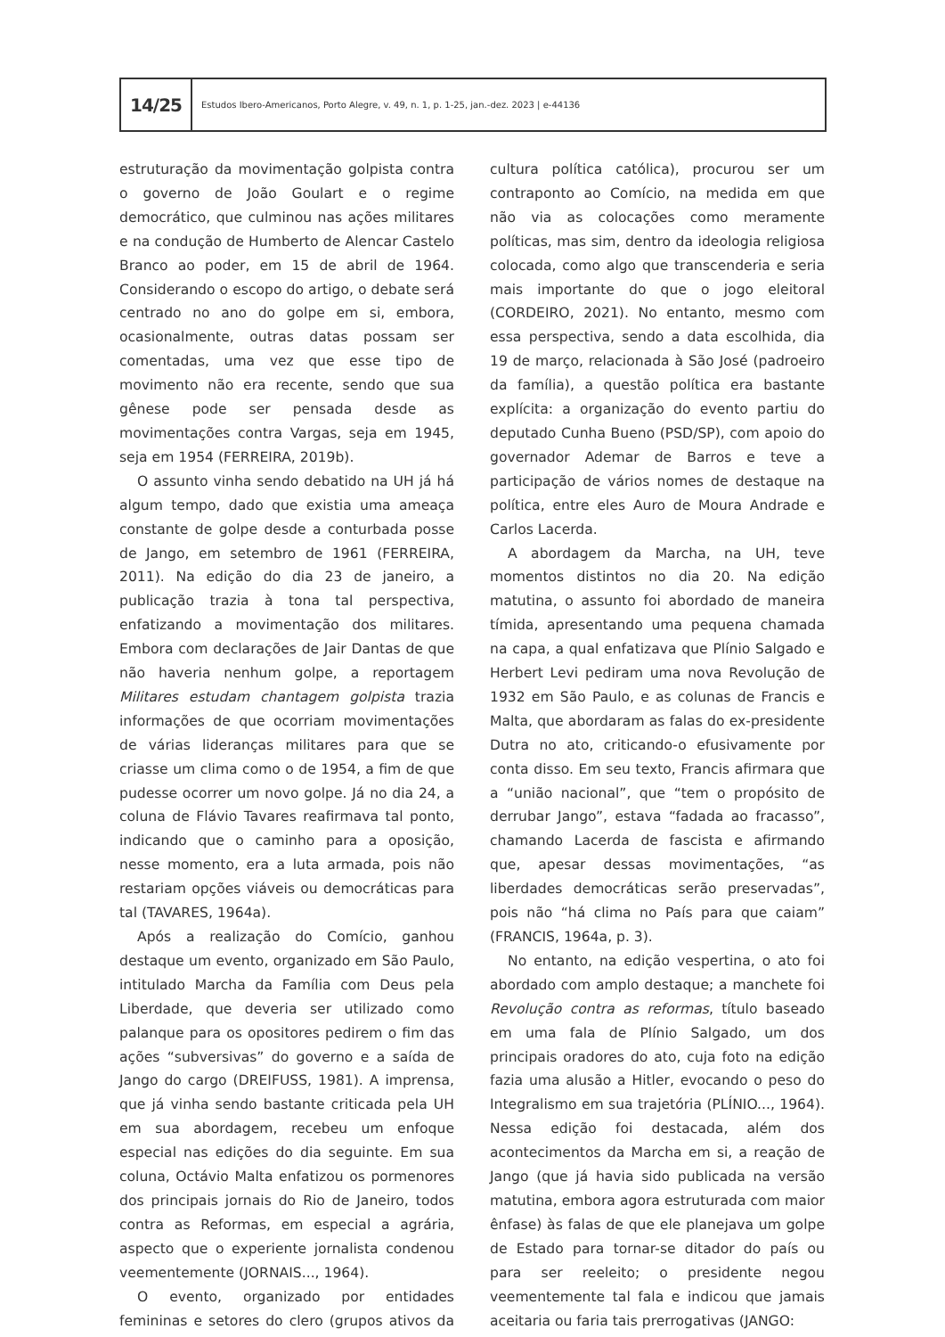14/25
Estudos Ibero-Americanos, Porto Alegre, v. 49, n. 1, p. 1-25, jan.-dez. 2023 | e-44136
estruturação da movimentação golpista contra o governo de João Goulart e o regime democrático, que culminou nas ações militares e na condução de Humberto de Alencar Castelo Branco ao poder, em 15 de abril de 1964. Considerando o escopo do artigo, o debate será centrado no ano do golpe em si, embora, ocasionalmente, outras datas possam ser comentadas, uma vez que esse tipo de movimento não era recente, sendo que sua gênese pode ser pensada desde as movimentações contra Vargas, seja em 1945, seja em 1954 (FERREIRA, 2019b).
O assunto vinha sendo debatido na UH já há algum tempo, dado que existia uma ameaça constante de golpe desde a conturbada posse de Jango, em setembro de 1961 (FERREIRA, 2011). Na edição do dia 23 de janeiro, a publicação trazia à tona tal perspectiva, enfatizando a movimentação dos militares. Embora com declarações de Jair Dantas de que não haveria nenhum golpe, a reportagem Militares estudam chantagem golpista trazia informações de que ocorriam movimentações de várias lideranças militares para que se criasse um clima como o de 1954, a fim de que pudesse ocorrer um novo golpe. Já no dia 24, a coluna de Flávio Tavares reafirmava tal ponto, indicando que o caminho para a oposição, nesse momento, era a luta armada, pois não restariam opções viáveis ou democráticas para tal (TAVARES, 1964a).
Após a realização do Comício, ganhou destaque um evento, organizado em São Paulo, intitulado Marcha da Família com Deus pela Liberdade, que deveria ser utilizado como palanque para os opositores pedirem o fim das ações “subversivas” do governo e a saída de Jango do cargo (DREIFUSS, 1981). A imprensa, que já vinha sendo bastante criticada pela UH em sua abordagem, recebeu um enfoque especial nas edições do dia seguinte. Em sua coluna, Octávio Malta enfatizou os pormenores dos principais jornais do Rio de Janeiro, todos contra as Reformas, em especial a agrária, aspecto que o experiente jornalista condenou veementemente (JORNAIS..., 1964).
O evento, organizado por entidades femininas e setores do clero (grupos ativos da cultura política católica), procurou ser um contraponto ao Comício, na medida em que não via as colocações como meramente políticas, mas sim, dentro da ideologia religiosa colocada, como algo que transcenderia e seria mais importante do que o jogo eleitoral (CORDEIRO, 2021). No entanto, mesmo com essa perspectiva, sendo a data escolhida, dia 19 de março, relacionada à São José (padroeiro da família), a questão política era bastante explícita: a organização do evento partiu do deputado Cunha Bueno (PSD/SP), com apoio do governador Ademar de Barros e teve a participação de vários nomes de destaque na política, entre eles Auro de Moura Andrade e Carlos Lacerda.
A abordagem da Marcha, na UH, teve momentos distintos no dia 20. Na edição matutina, o assunto foi abordado de maneira tímida, apresentando uma pequena chamada na capa, a qual enfatizava que Plínio Salgado e Herbert Levi pediram uma nova Revolução de 1932 em São Paulo, e as colunas de Francis e Malta, que abordaram as falas do ex-presidente Dutra no ato, criticando-o efusivamente por conta disso. Em seu texto, Francis afirmara que a “união nacional”, que “tem o propósito de derrubar Jango”, estava “fadada ao fracasso”, chamando Lacerda de fascista e afirmando que, apesar dessas movimentações, “as liberdades democráticas serão preservadas”, pois não “há clima no País para que caiam” (FRANCIS, 1964a, p. 3).
No entanto, na edição vespertina, o ato foi abordado com amplo destaque; a manchete foi Revolução contra as reformas, título baseado em uma fala de Plínio Salgado, um dos principais oradores do ato, cuja foto na edição fazia uma alusão a Hitler, evocando o peso do Integralismo em sua trajetória (PLÍNIO..., 1964). Nessa edição foi destacada, além dos acontecimentos da Marcha em si, a reação de Jango (que já havia sido publicada na versão matutina, embora agora estruturada com maior ênfase) às falas de que ele planejava um golpe de Estado para tornar-se ditador do país ou para ser reeleito; o presidente negou veementemente tal fala e indicou que jamais aceitaria ou faria tais prerrogativas (JANGO: